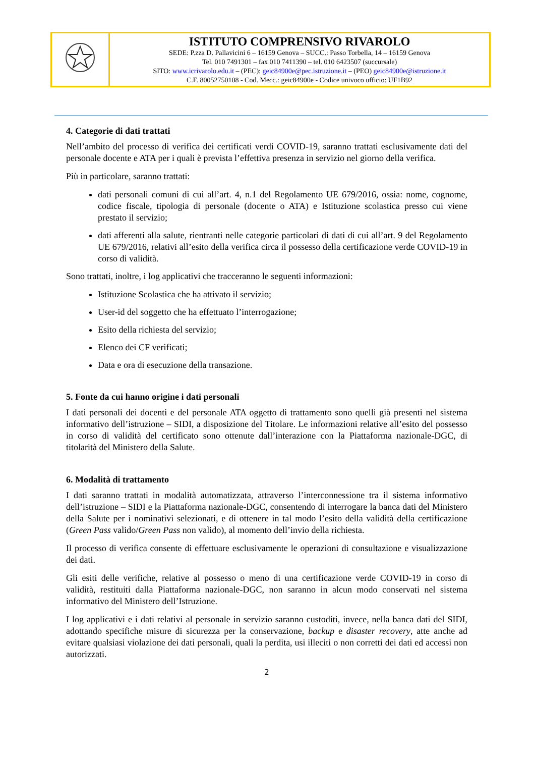| | ISTITUTO COMPRENSIVO RIVAROLO SEDE: P.zza D. Pallavicini 6 – 16159 Genova – SUCC.: Passo Torbella, 14 – 16159 Genova Tel. 010 7491301 – fax 010 7411390 – tel. 010 6423507 (succursale) SITO: www.icrivarolo.edu.it – (PEC): geic84900e@pec.istruzione.it – (PEO) geic84900e@istruzione.it C.F. 80052750108 - Cod. Mecc.: geic84900e - Codice univoco ufficio: UF1B92 |
4. Categorie di dati trattati
Nell’ambito del processo di verifica dei certificati verdi COVID-19, saranno trattati esclusivamente dati del personale docente e ATA per i quali è prevista l’effettiva presenza in servizio nel giorno della verifica.
Più in particolare, saranno trattati:
dati personali comuni di cui all’art. 4, n.1 del Regolamento UE 679/2016, ossia: nome, cognome, codice fiscale, tipologia di personale (docente o ATA) e Istituzione scolastica presso cui viene prestato il servizio;
dati afferenti alla salute, rientranti nelle categorie particolari di dati di cui all’art. 9 del Regolamento UE 679/2016, relativi all’esito della verifica circa il possesso della certificazione verde COVID-19 in corso di validità.
Sono trattati, inoltre, i log applicativi che tracceranno le seguenti informazioni:
Istituzione Scolastica che ha attivato il servizio;
User-id del soggetto che ha effettuato l’interrogazione;
Esito della richiesta del servizio;
Elenco dei CF verificati;
Data e ora di esecuzione della transazione.
5. Fonte da cui hanno origine i dati personali
I dati personali dei docenti e del personale ATA oggetto di trattamento sono quelli già presenti nel sistema informativo dell’istruzione – SIDI, a disposizione del Titolare. Le informazioni relative all’esito del possesso in corso di validità del certificato sono ottenute dall’interazione con la Piattaforma nazionale-DGC, di titolarità del Ministero della Salute.
6. Modalità di trattamento
I dati saranno trattati in modalità automatizzata, attraverso l’interconnessione tra il sistema informativo dell’istruzione – SIDI e la Piattaforma nazionale-DGC, consentendo di interrogare la banca dati del Ministero della Salute per i nominativi selezionati, e di ottenere in tal modo l’esito della validità della certificazione (Green Pass valido/Green Pass non valido), al momento dell’invio della richiesta.
Il processo di verifica consente di effettuare esclusivamente le operazioni di consultazione e visualizzazione dei dati.
Gli esiti delle verifiche, relative al possesso o meno di una certificazione verde COVID-19 in corso di validità, restituiti dalla Piattaforma nazionale-DGC, non saranno in alcun modo conservati nel sistema informativo del Ministero dell’Istruzione.
I log applicativi e i dati relativi al personale in servizio saranno custoditi, invece, nella banca dati del SIDI, adottando specifiche misure di sicurezza per la conservazione, backup e disaster recovery, atte anche ad evitare qualsiasi violazione dei dati personali, quali la perdita, usi illeciti o non corretti dei dati ed accessi non autorizzati.
2